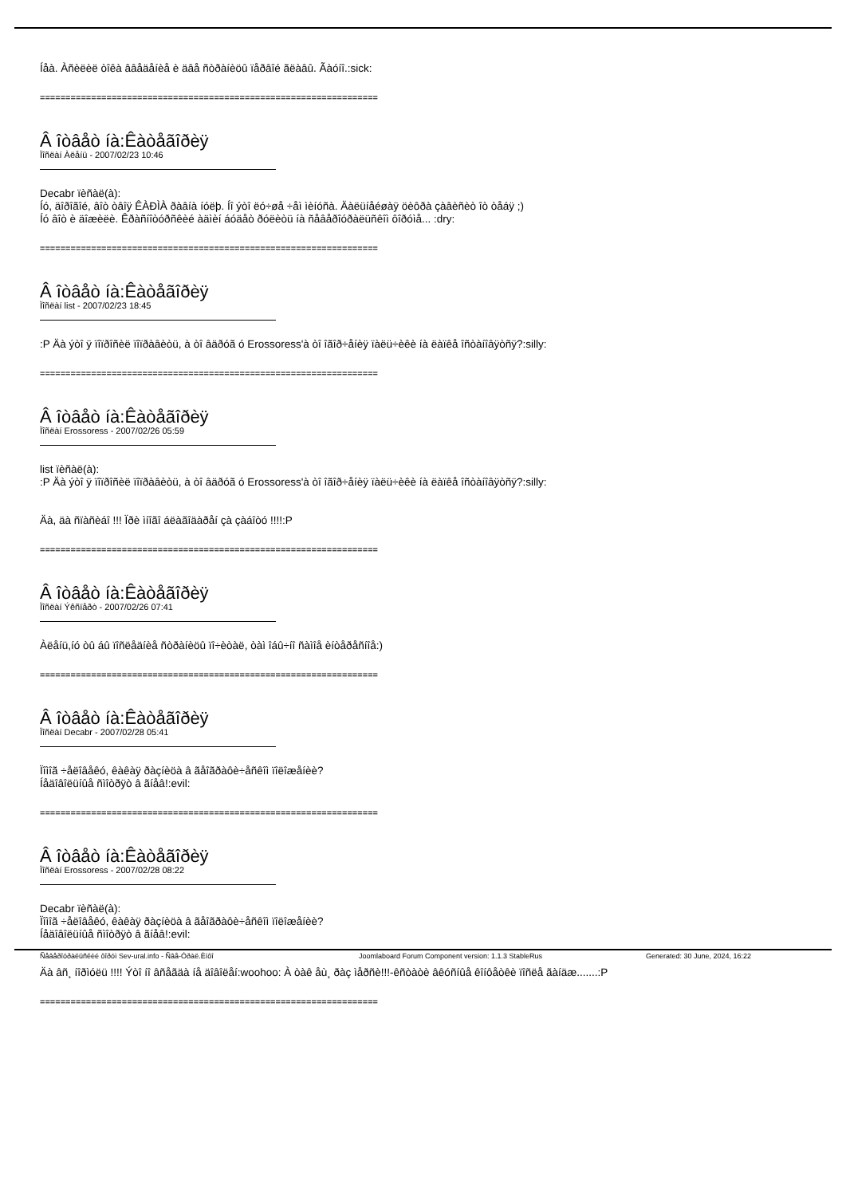Íåà. Àñèëèë òîêà ââåäåíèå è äâå ñòðàíèöû ïåðâîé ãëàâû. Ãàóíî.:sick:
==================================================================
Â îòâåò íà:Êàòåãîðèÿ
Ïîñëàí Àëåíü - 2007/02/23 10:46
Decabr ïèñàë(à):
Íó, äîðîãîé, âîò òâîÿ ÊÀÐÌÀ ðàâíà íóëþ. Íî ýòî ëó÷øå ÷åì ìèíóñà. Äàëüíåéøàÿ öèôðà çàâèñèò îò òåáÿ ;)
Íó âîò è äîæèëè. Êðàñíîòóðñêèé àäìèí áóäåò ðóëèòü íà ñåâåðîóðàëüñêîì ôîðóìå... :dry:
==================================================================
Â îòâåò íà:Êàòåãîðèÿ
Ïîñëàí list - 2007/02/23 18:45
:P Äà ýòî ÿ ïîïðîñèë ïîïðàâèòü, à òî âäðóã ó Erossoress'à òî îãîð÷åíèÿ ïàëü÷èêè íà ëàïêå îñòàíîâÿòñÿ?:silly:
==================================================================
Â îòâåò íà:Êàòåãîðèÿ
Ïîñëàí Erossoress - 2007/02/26 05:59
list ïèñàë(à):
:P Äà ýòî ÿ ïîïðîñèë ïîïðàâèòü, à òî âäðóã ó Erossoress'à òî îãîð÷åíèÿ ïàëü÷èêè íà ëàïêå îñòàíîâÿòñÿ?:silly:
Äà, äà ñïàñèáî !!! Ïðè ìíîãî áëàãîäàðåí çà çàáîòó !!!!:P
==================================================================
Â îòâåò íà:Êàòåãîðèÿ
Ïîñëàí Ýêñïåðò - 2007/02/26 07:41
Àëåíü,íó òû áû ïîñëåäíèå ñòðàíèöû ïî÷èòàë, òàì îáû÷íî ñàìîå èíòåðåñíîå:)
==================================================================
Â îòâåò íà:Êàòåãîðèÿ
Ïîñëàí Decabr - 2007/02/28 05:41
Ïîìîã ÷åëîâåêó, êàêàÿ ðàçíèöà â ãåîãðàôè÷åñêîì ïîëîæåíèè?
Íåäîâîëüíûå ñìîòðÿò â ãíåâ!:evil:
==================================================================
Â îòâåò íà:Êàòåãîðèÿ
Ïîñëàí Erossoress - 2007/02/28 08:22
Decabr ïèñàë(à):
Ïîìîã ÷åëîâåêó, êàêàÿ ðàçíèöà â ãåîãðàôè÷åñêîì ïîëîæåíèè?
Íåäîâîëüíûå ñìîòðÿò â ãíåâ!:evil:
Äà âñ¸ íîðìóëü !!!! Ýòî íî âñåãäà íå äîâîëåí:woohoo: À òàê åù¸ ðàç ìåðñè!!!-êñòàòè âêóñíûå êîíôåòêè ïîñëå ãàíäæ.......:P
==================================================================
Ñåâåðîóðàëüñêèé ôîðóì Sev-ural.info - Ñâå-Óðàë.Èíôî Joomlaboard Forum Component version: 1.1.3 StableRus Generated: 30 June, 2024, 16:22